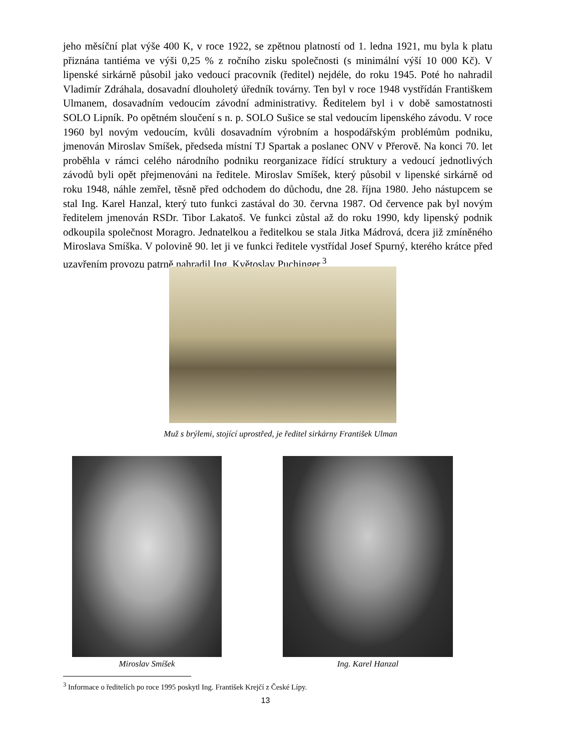jeho měsíční plat výše 400 K, v roce 1922, se zpětnou platností od 1. ledna 1921, mu byla k platu přiznána tantiéma ve výši 0,25 % z ročního zisku společnosti (s minimální výší 10 000 Kč). V lipenské sirkárně působil jako vedoucí pracovník (ředitel) nejdéle, do roku 1945. Poté ho nahradil Vladimír Zdráhala, dosavadní dlouholetý úředník továrny. Ten byl v roce 1948 vystřídán Františkem Ulmanem, dosavadním vedoucím závodní administrativy. Ředitelem byl i v době samostatnosti SOLO Lipník. Po opětném sloučení s n. p. SOLO Sušice se stal vedoucím lipenského závodu. V roce 1960 byl novým vedoucím, kvůli dosavadním výrobním a hospodářským problémům podniku, jmenován Miroslav Smíšek, předseda místní TJ Spartak a poslanec ONV v Přerově. Na konci 70. let proběhla v rámci celého národního podniku reorganizace řídící struktury a vedoucí jednotlivých závodů byli opět přejmenováni na ředitele. Miroslav Smíšek, který působil v lipenské sirkárně od roku 1948, náhle zemřel, těsně před odchodem do důchodu, dne 28. října 1980. Jeho nástupcem se stal Ing. Karel Hanzal, který tuto funkci zastával do 30. června 1987. Od července pak byl novým ředitelem jmenován RSDr. Tibor Lakatoš. Ve funkci zůstal až do roku 1990, kdy lipenský podnik odkoupila společnost Moragro. Jednatelkou a ředitelkou se stala Jitka Mádrová, dcera již zmíněného Miroslava Smíška. V polovině 90. let ji ve funkci ředitele vystřídal Josef Spurný, kterého krátce před uzavřením provozu patrně nahradil Ing. Květoslav Puchinger.<sup>3</sup>
Muž s brýlemi, stojící uprostřed, je ředitel sirkárny František Ulman
Miroslav Smíšek Ing. Karel Hanzal
<sup>3</sup> Informace o ředitelích po roce 1995 poskytl Ing. František Krejčí z České Lípy.
13